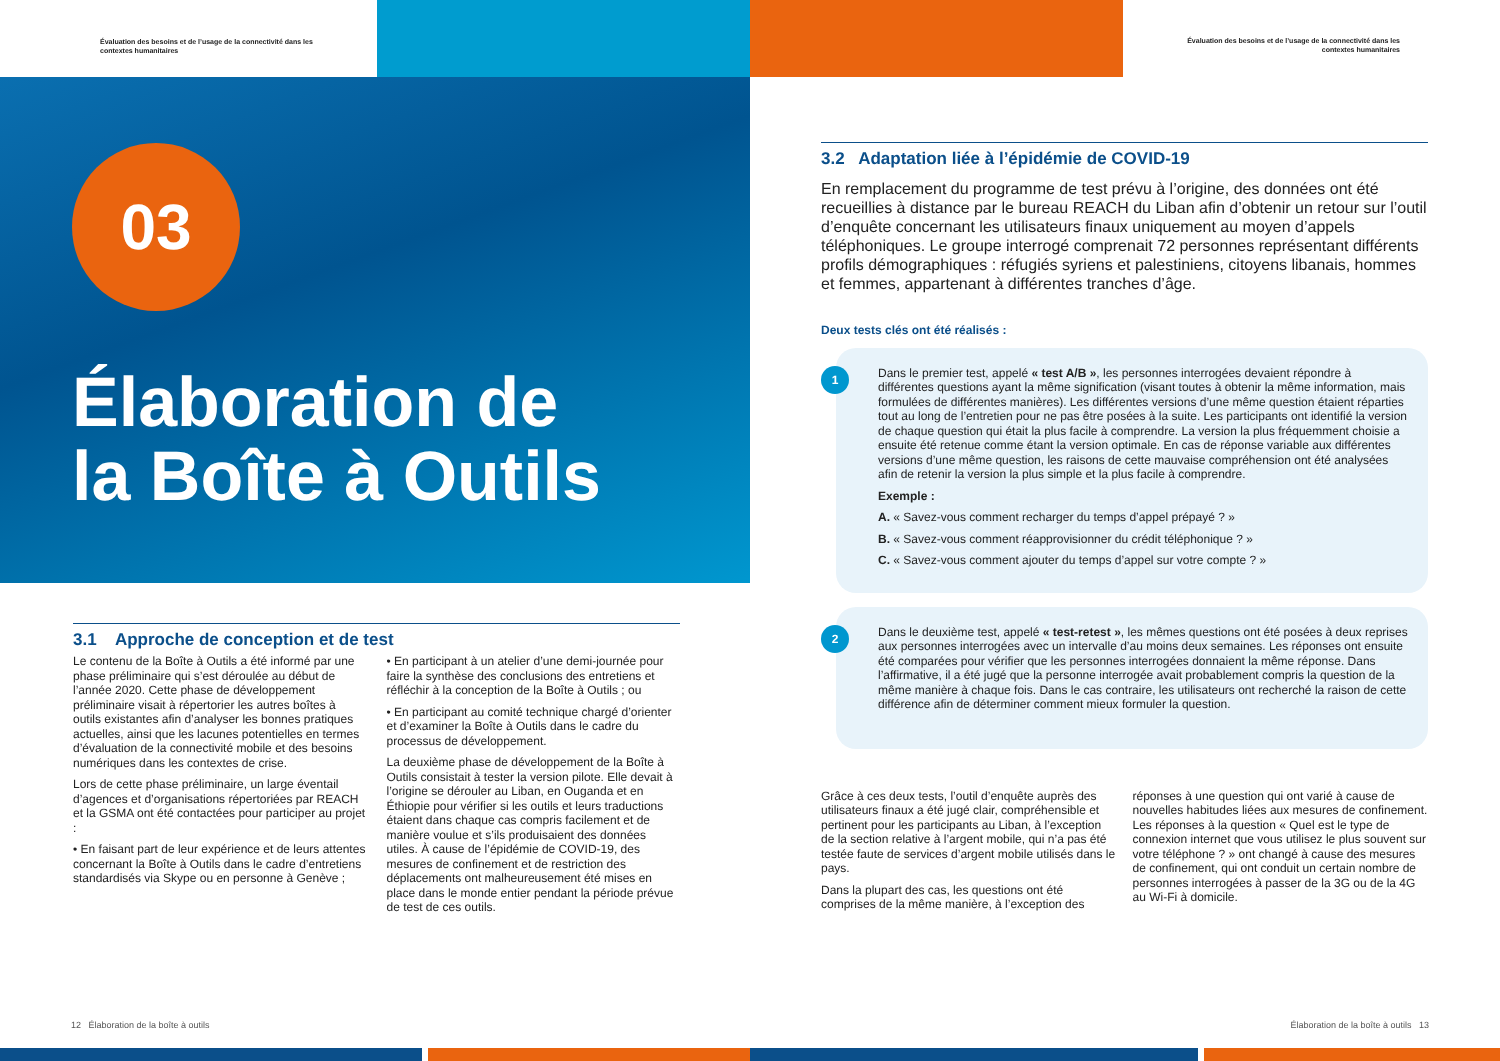Évaluation des besoins et de l’usage de la connectivité dans les
contextes humanitaires
03
Élaboration de
la Boîte à Outils
3.1 Approche de conception et de test
Le contenu de la Boîte à Outils a été informé par une phase préliminaire qui s’est déroulée au début de l’année 2020. Cette phase de développement préliminaire visait à répertorier les autres boîtes à outils existantes afin d’analyser les bonnes pratiques actuelles, ainsi que les lacunes potentielles en termes d’évaluation de la connectivité mobile et des besoins numériques dans les contextes de crise.
Lors de cette phase préliminaire, un large éventail d’agences et d’organisations répertoriées par REACH et la GSMA ont été contactées pour participer au projet :
• En faisant part de leur expérience et de leurs attentes concernant la Boîte à Outils dans le cadre d’entretiens standardisés via Skype ou en personne à Genève ;
• En participant à un atelier d’une demi-journée pour faire la synthèse des conclusions des entretiens et réfléchir à la conception de la Boîte à Outils ; ou
• En participant au comité technique chargé d’orienter et d’examiner la Boîte à Outils dans le cadre du processus de développement.
La deuxième phase de développement de la Boîte à Outils consistait à tester la version pilote. Elle devait à l’origine se dérouler au Liban, en Ouganda et en Éthiopie pour vérifier si les outils et leurs traductions étaient dans chaque cas compris facilement et de manière voulue et s’ils produisaient des données utiles. À cause de l’épidémie de COVID-19, des mesures de confinement et de restriction des déplacements ont malheureusement été mises en place dans le monde entier pendant la période prévue de test de ces outils.
12 Élaboration de la boîte à outils
Évaluation des besoins et de l’usage de la connectivité dans les
contextes humanitaires
3.2 Adaptation liée à l’épidémie de COVID-19
En remplacement du programme de test prévu à l’origine, des données ont été recueillies à distance par le bureau REACH du Liban afin d’obtenir un retour sur l’outil d’enquête concernant les utilisateurs finaux uniquement au moyen d’appels téléphoniques. Le groupe interrogé comprenait 72 personnes représentant différents profils démographiques : réfugiés syriens et palestiniens, citoyens libanais, hommes et femmes, appartenant à différentes tranches d’âge.
Deux tests clés ont été réalisés :
1
Dans le premier test, appelé « test A/B », les personnes interrogées devaient répondre à différentes questions ayant la même signification (visant toutes à obtenir la même information, mais formulées de différentes manières). Les différentes versions d’une même question étaient réparties tout au long de l’entretien pour ne pas être posées à la suite. Les participants ont identifié la version de chaque question qui était la plus facile à comprendre. La version la plus fréquemment choisie a ensuite été retenue comme étant la version optimale. En cas de réponse variable aux différentes versions d’une même question, les raisons de cette mauvaise compréhension ont été analysées afin de retenir la version la plus simple et la plus facile à comprendre.
Exemple :
A. « Savez-vous comment recharger du temps d’appel prépayé ? »
B. « Savez-vous comment réapprovisionner du crédit téléphonique ? »
C. « Savez-vous comment ajouter du temps d’appel sur votre compte ? »
2
Dans le deuxième test, appelé « test-retest », les mêmes questions ont été posées à deux reprises aux personnes interrogées avec un intervalle d’au moins deux semaines. Les réponses ont ensuite été comparées pour vérifier que les personnes interrogées donnaient la même réponse. Dans l’affirmative, il a été jugé que la personne interrogée avait probablement compris la question de la même manière à chaque fois. Dans le cas contraire, les utilisateurs ont recherché la raison de cette différence afin de déterminer comment mieux formuler la question.
Grâce à ces deux tests, l’outil d’enquête auprès des utilisateurs finaux a été jugé clair, compréhensible et pertinent pour les participants au Liban, à l’exception de la section relative à l’argent mobile, qui n’a pas été testée faute de services d’argent mobile utilisés dans le pays.
Dans la plupart des cas, les questions ont été comprises de la même manière, à l’exception des réponses à une question qui ont varié à cause de nouvelles habitudes liées aux mesures de confinement. Les réponses à la question « Quel est le type de connexion internet que vous utilisez le plus souvent sur votre téléphone ? » ont changé à cause des mesures de confinement, qui ont conduit un certain nombre de personnes interrogées à passer de la 3G ou de la 4G au Wi-Fi à domicile.
Élaboration de la boîte à outils 13